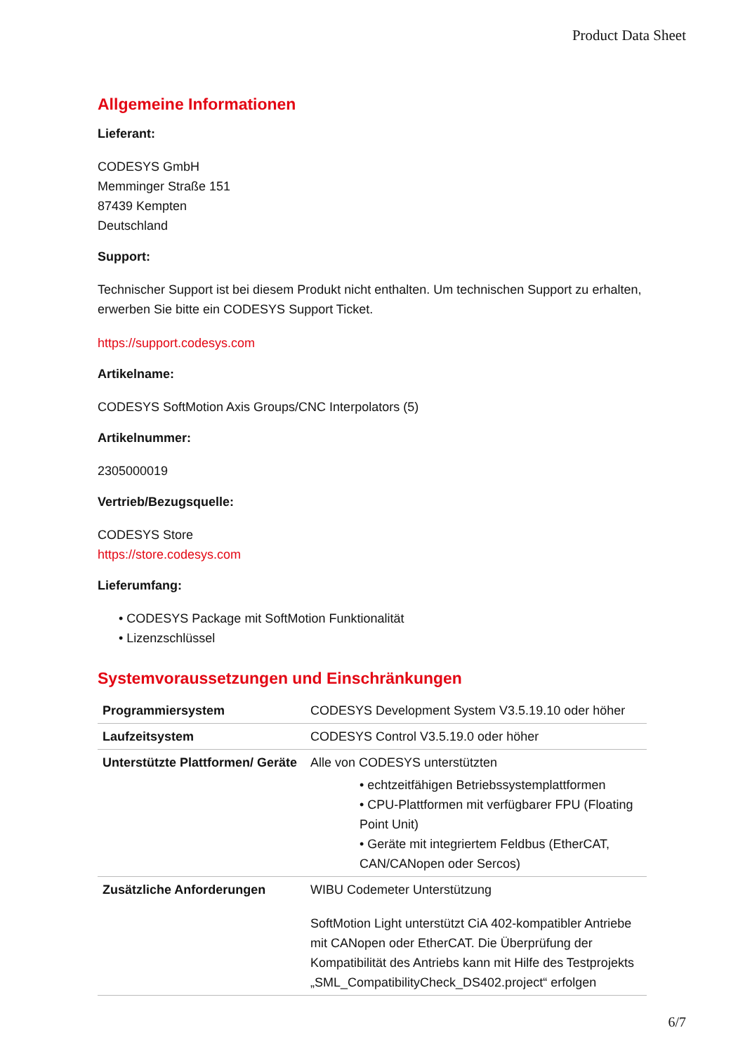Product Data Sheet
Allgemeine Informationen
Lieferant:
CODESYS GmbH
Memminger Straße 151
87439 Kempten
Deutschland
Support:
Technischer Support ist bei diesem Produkt nicht enthalten. Um technischen Support zu erhalten, erwerben Sie bitte ein CODESYS Support Ticket.
https://support.codesys.com
Artikelname:
CODESYS SoftMotion Axis Groups/CNC Interpolators (5)
Artikelnummer:
2305000019
Vertrieb/Bezugsquelle:
CODESYS Store
https://store.codesys.com
Lieferumfang:
• CODESYS Package mit SoftMotion Funktionalität
• Lizenzschlüssel
Systemvoraussetzungen und Einschränkungen
| Programmiersystem | CODESYS Development System V3.5.19.10 oder höher |
| Laufzeitsystem | CODESYS Control V3.5.19.0 oder höher |
| Unterstützte Plattformen/ Geräte | Alle von CODESYS unterstützten • echtzeitfähigen Betriebssystemplattformen • CPU-Plattformen mit verfügbarer FPU (Floating Point Unit) • Geräte mit integriertem Feldbus (EtherCAT, CAN/CANopen oder Sercos) |
| Zusätzliche Anforderungen | WIBU Codemeter Unterstützung SoftMotion Light unterstützt CiA 402-kompatibler Antriebe mit CANopen oder EtherCAT. Die Überprüfung der Kompatibilität des Antriebs kann mit Hilfe des Testprojekts „SML_CompatibilityCheck_DS402.project“ erfolgen |
6/7